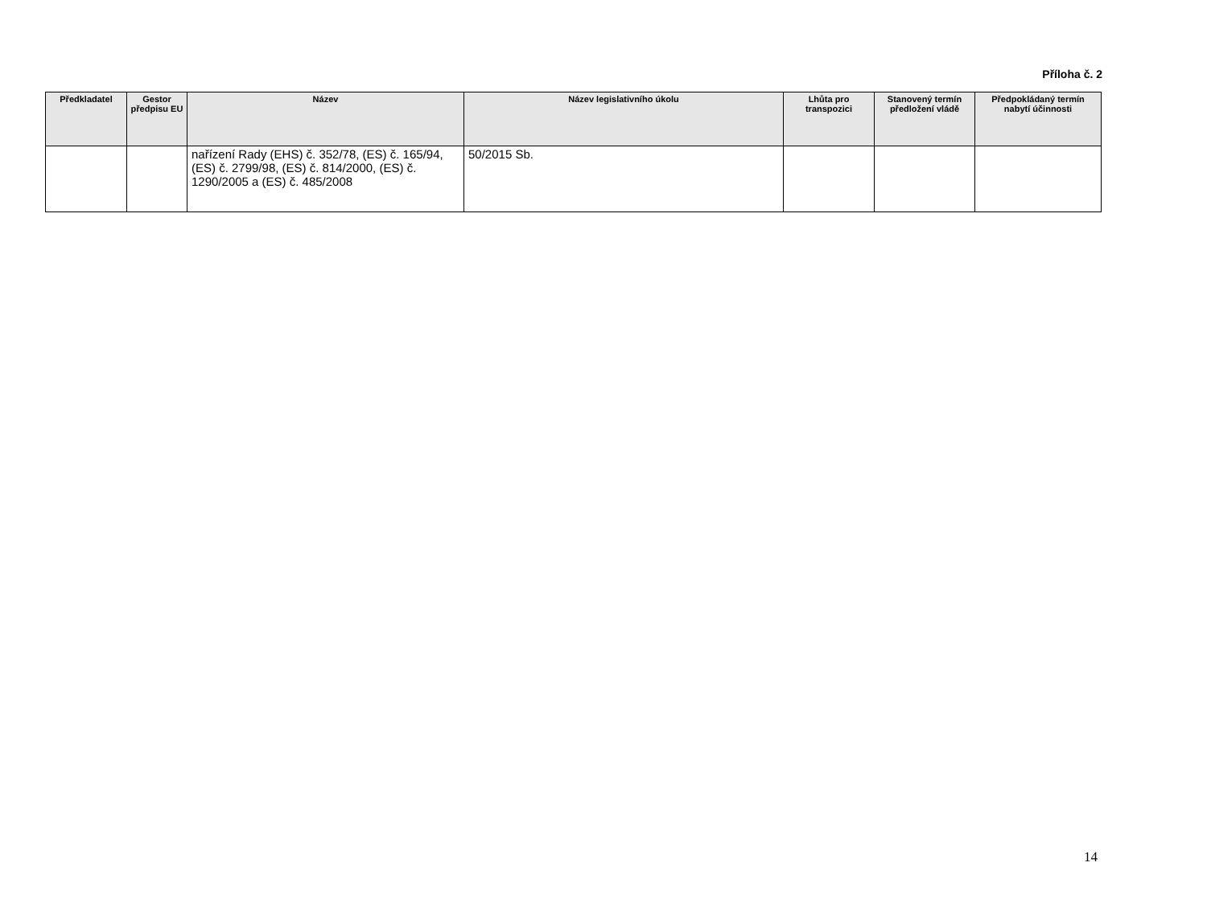Příloha č. 2
| Předkladatel | Gestor předpisu EU | Název | Název legislativního úkolu | Lhůta pro transpozici | Stanovený termín předložení vládě | Předpokládaný termín nabytí účinnosti |
| --- | --- | --- | --- | --- | --- | --- |
| | | nařízení Rady (EHS) č. 352/78, (ES) č. 165/94, (ES) č. 2799/98, (ES) č. 814/2000, (ES) č. 1290/2005 a (ES) č. 485/2008 | 50/2015 Sb. | | | |
14